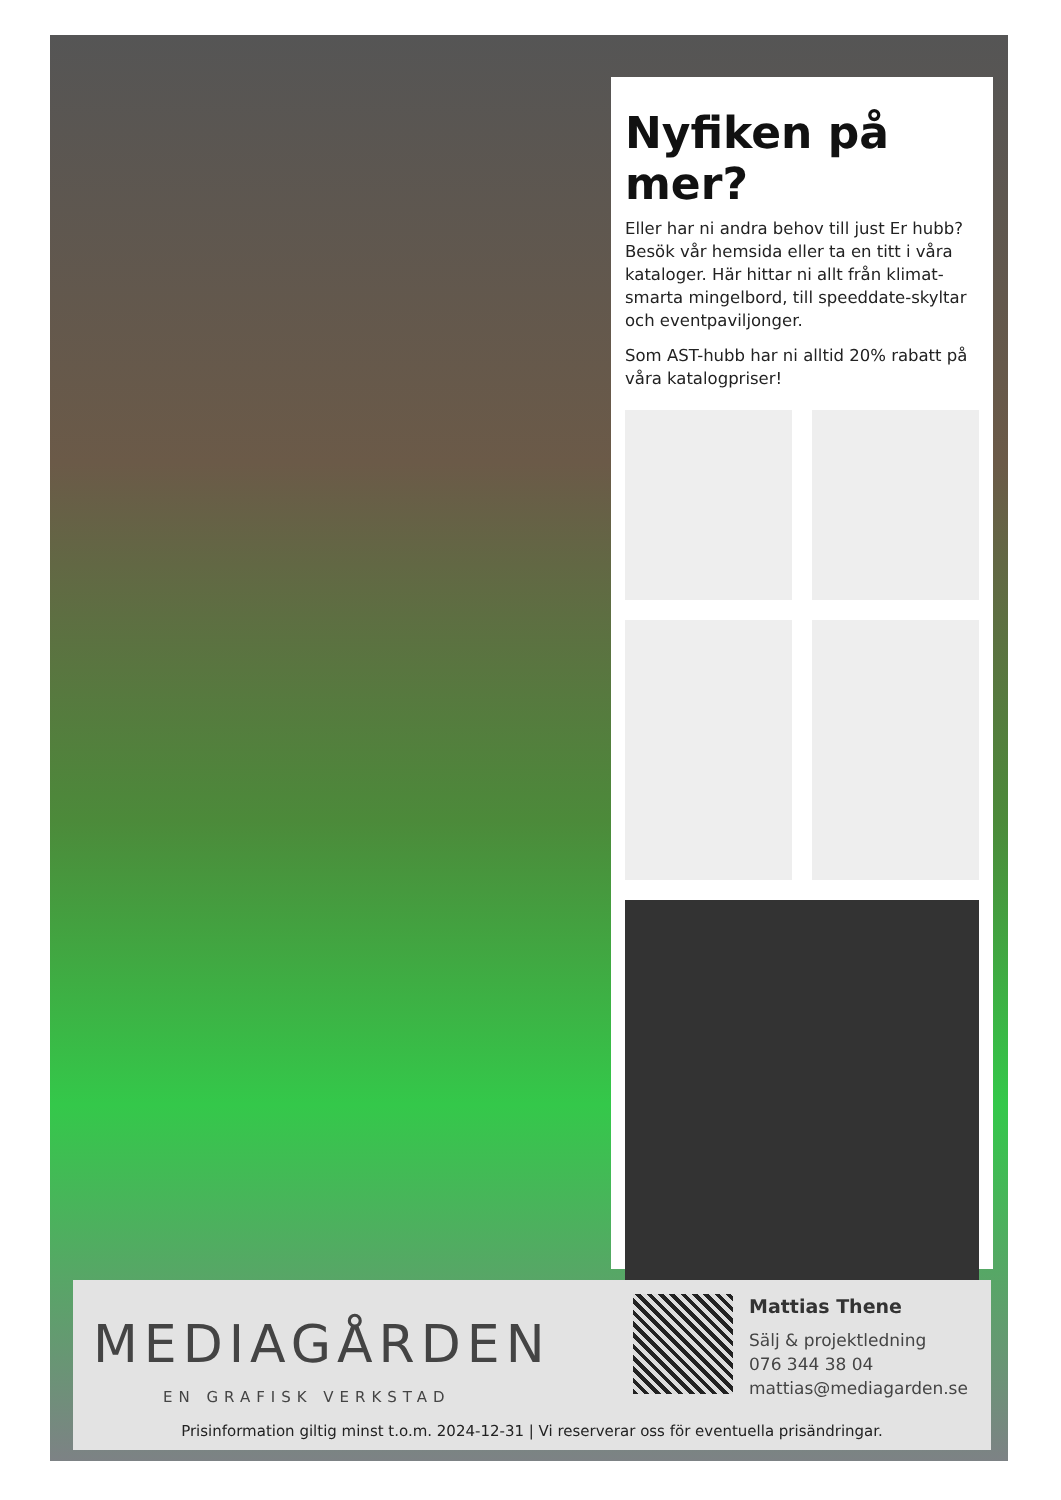Nyfiken på mer?
Eller har ni andra behov till just Er hubb? Besök vår hemsida eller ta en titt i våra kataloger. Här hittar ni allt från klimat-smarta mingelbord, till speeddate-skyltar och eventpaviljonger.
Som AST-hubb har ni alltid 20% rabatt på våra katalogpriser!
MEDIAGÅRDEN
EN GRAFISK VERKSTAD
Mattias Thene
Sälj & projektledning
076 344 38 04
mattias@mediagarden.se
Prisinformation giltig minst t.o.m. 2024-12-31 | Vi reserverar oss för eventuella prisändringar.